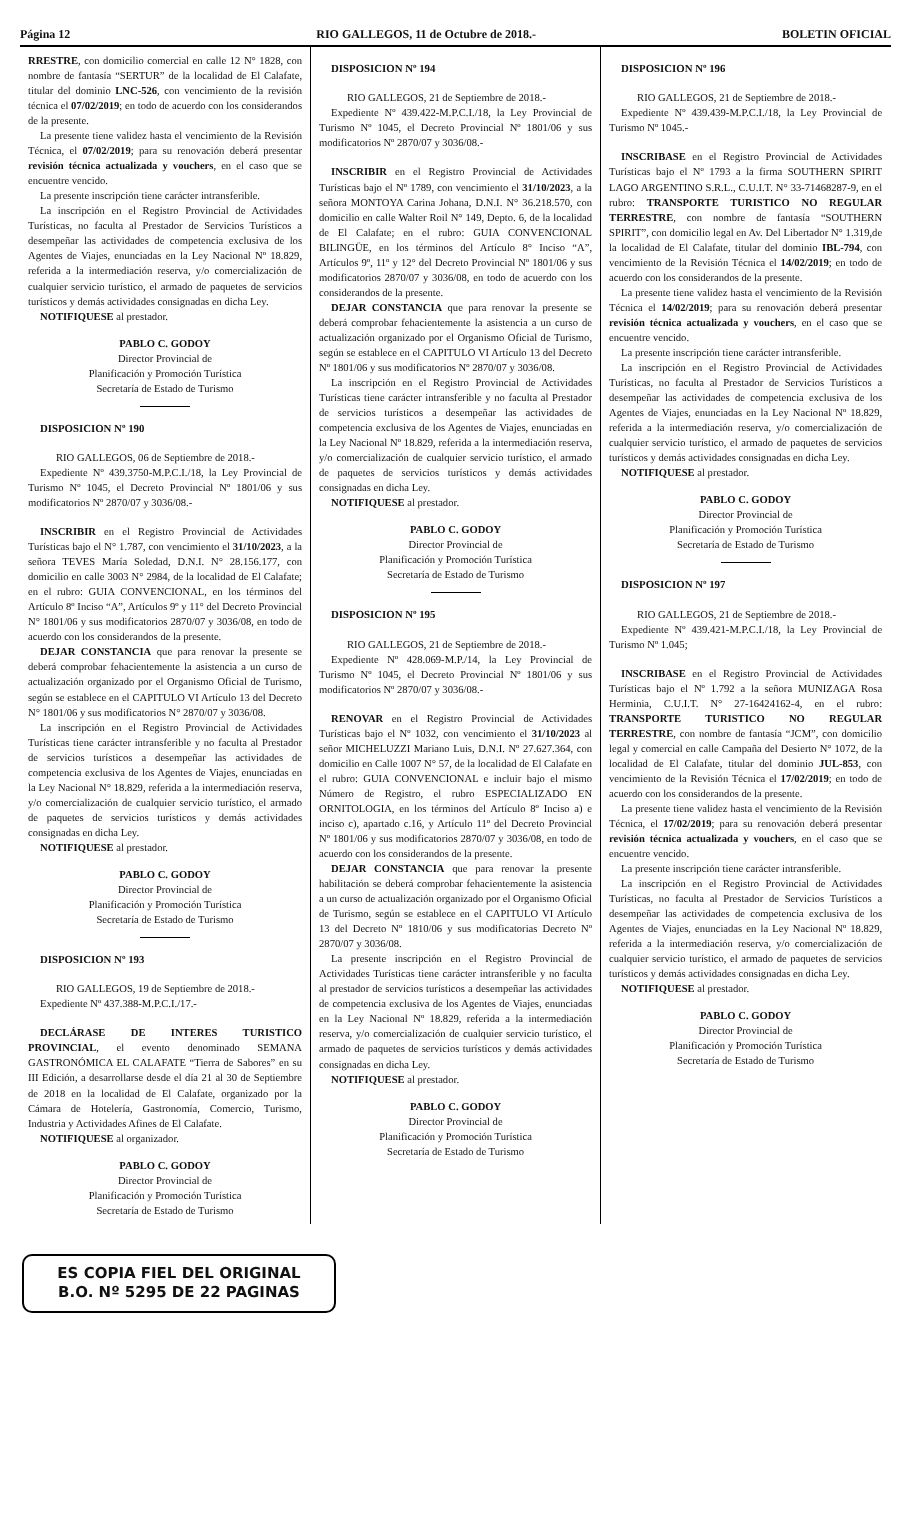Página 12 RIO GALLEGOS, 11 de Octubre de 2018.- BOLETIN OFICIAL
RRESTRE, con domicilio comercial en calle 12 N° 1828, con nombre de fantasía “SERTUR” de la localidad de El Calafate, titular del dominio LNC-526, con vencimiento de la revisión técnica el 07/02/2019; en todo de acuerdo con los considerandos de la presente.
La presente tiene validez hasta el vencimiento de la Revisión Técnica, el 07/02/2019; para su renovación deberá presentar revisión técnica actualizada y vouchers, en el caso que se encuentre vencido.
La presente inscripción tiene carácter intransferible.
La inscripción en el Registro Provincial de Actividades Turísticas, no faculta al Prestador de Servicios Turísticos a desempeñar las actividades de competencia exclusiva de los Agentes de Viajes, enunciadas en la Ley Nacional Nº 18.829, referida a la intermediación reserva, y/o comercialización de cualquier servicio turístico, el armado de paquetes de servicios turísticos y demás actividades consignadas en dicha Ley.
NOTIFIQUESE al prestador.
PABLO C. GODOY
Director Provincial de
Planificación y Promoción Turística
Secretaría de Estado de Turismo
DISPOSICION Nº 190
RIO GALLEGOS, 06 de Septiembre de 2018.-
Expediente Nº 439.3750-M.P.C.I./18, la Ley Provincial de Turismo Nº 1045, el Decreto Provincial Nº 1801/06 y sus modificatorios Nº 2870/07 y 3036/08.-
INSCRIBIR en el Registro Provincial de Actividades Turísticas bajo el N° 1.787, con vencimiento el 31/10/2023, a la señora TEVES María Soledad, D.N.I. N° 28.156.177, con domicilio en calle 3003 N° 2984, de la localidad de El Calafate; en el rubro: GUIA CONVENCIONAL, en los términos del Artículo 8º Inciso “A”, Artículos 9º y 11° del Decreto Provincial N° 1801/06 y sus modificatorios 2870/07 y 3036/08, en todo de acuerdo con los considerandos de la presente.
DEJAR CONSTANCIA que para renovar la presente se deberá comprobar fehacientemente la asistencia a un curso de actualización organizado por el Organismo Oficial de Turismo, según se establece en el CAPITULO VI Artículo 13 del Decreto N° 1801/06 y sus modificatorios N° 2870/07 y 3036/08.
La inscripción en el Registro Provincial de Actividades Turísticas tiene carácter intransferible y no faculta al Prestador de servicios turísticos a desempeñar las actividades de competencia exclusiva de los Agentes de Viajes, enunciadas en la Ley Nacional N° 18.829, referida a la intermediación reserva, y/o comercialización de cualquier servicio turístico, el armado de paquetes de servicios turísticos y demás actividades consignadas en dicha Ley.
NOTIFIQUESE al prestador.
PABLO C. GODOY
Director Provincial de
Planificación y Promoción Turística
Secretaría de Estado de Turismo
DISPOSICION Nº 193
RIO GALLEGOS, 19 de Septiembre de 2018.-
Expediente Nº 437.388-M.P.C.I./17.-
DECLÁRASE DE INTERES TURISTICO PROVINCIAL, el evento denominado SEMANA GASTRONÓMICA EL CALAFATE “Tierra de Sabores” en su III Edición, a desarrollarse desde el día 21 al 30 de Septiembre de 2018 en la localidad de El Calafate, organizado por la Cámara de Hotelería, Gastronomía, Comercio, Turismo, Industria y Actividades Afines de El Calafate.
NOTIFIQUESE al organizador.
PABLO C. GODOY
Director Provincial de
Planificación y Promoción Turística
Secretaría de Estado de Turismo
DISPOSICION Nº 194
RIO GALLEGOS, 21 de Septiembre de 2018.-
Expediente Nº 439.422-M.P.C.I./18, la Ley Provincial de Turismo Nº 1045, el Decreto Provincial Nº 1801/06 y sus modificatorios Nº 2870/07 y 3036/08.-
INSCRIBIR en el Registro Provincial de Actividades Turísticas bajo el Nº 1789, con vencimiento el 31/10/2023, a la señora MONTOYA Carina Johana, D.N.I. N° 36.218.570, con domicilio en calle Walter Roil N° 149, Depto. 6, de la localidad de El Calafate; en el rubro: GUIA CONVENCIONAL BILINGÜE, en los términos del Artículo 8° Inciso “A”, Artículos 9º, 11º y 12° del Decreto Provincial Nº 1801/06 y sus modificatorios 2870/07 y 3036/08, en todo de acuerdo con los considerandos de la presente.
DEJAR CONSTANCIA que para renovar la presente se deberá comprobar fehacientemente la asistencia a un curso de actualización organizado por el Organismo Oficial de Turismo, según se establece en el CAPITULO VI Artículo 13 del Decreto Nº 1801/06 y sus modificatorios Nº 2870/07 y 3036/08.
La inscripción en el Registro Provincial de Actividades Turísticas tiene carácter intransferible y no faculta al Prestador de servicios turísticos a desempeñar las actividades de competencia exclusiva de los Agentes de Viajes, enunciadas en la Ley Nacional Nº 18.829, referida a la intermediación reserva, y/o comercialización de cualquier servicio turístico, el armado de paquetes de servicios turísticos y demás actividades consignadas en dicha Ley.
NOTIFIQUESE al prestador.
PABLO C. GODOY
Director Provincial de
Planificación y Promoción Turística
Secretaría de Estado de Turismo
DISPOSICION Nº 195
RIO GALLEGOS, 21 de Septiembre de 2018.-
Expediente Nº 428.069-M.P./14, la Ley Provincial de Turismo Nº 1045, el Decreto Provincial Nº 1801/06 y sus modificatorios Nº 2870/07 y 3036/08.-
RENOVAR en el Registro Provincial de Actividades Turísticas bajo el Nº 1032, con vencimiento el 31/10/2023 al señor MICHELUZZI Mariano Luis, D.N.I. Nº 27.627.364, con domicilio en Calle 1007 N° 57, de la localidad de El Calafate en el rubro: GUIA CONVENCIONAL e incluir bajo el mismo Número de Registro, el rubro ESPECIALIZADO EN ORNITOLOGIA, en los términos del Artículo 8º Inciso a) e inciso c), apartado c.16, y Artículo 11º del Decreto Provincial Nº 1801/06 y sus modificatorios 2870/07 y 3036/08, en todo de acuerdo con los considerandos de la presente.
DEJAR CONSTANCIA que para renovar la presente habilitación se deberá comprobar fehacientemente la asistencia a un curso de actualización organizado por el Organismo Oficial de Turismo, según se establece en el CAPITULO VI Artículo 13 del Decreto Nº 1810/06 y sus modificatorias Decreto Nº 2870/07 y 3036/08.
La presente inscripción en el Registro Provincial de Actividades Turísticas tiene carácter intransferible y no faculta al prestador de servicios turísticos a desempeñar las actividades de competencia exclusiva de los Agentes de Viajes, enunciadas en la Ley Nacional Nº 18.829, referida a la intermediación reserva, y/o comercialización de cualquier servicio turístico, el armado de paquetes de servicios turísticos y demás actividades consignadas en dicha Ley.
NOTIFIQUESE al prestador.
PABLO C. GODOY
Director Provincial de
Planificación y Promoción Turística
Secretaría de Estado de Turismo
DISPOSICION Nº 196
RIO GALLEGOS, 21 de Septiembre de 2018.-
Expediente Nº 439.439-M.P.C.I./18, la Ley Provincial de Turismo Nº 1045.-
INSCRIBASE en el Registro Provincial de Actividades Turísticas bajo el Nº 1793 a la firma SOUTHERN SPIRIT LAGO ARGENTINO S.R.L., C.U.I.T. N° 33-71468287-9, en el rubro: TRANSPORTE TURISTICO NO REGULAR TERRESTRE, con nombre de fantasía “SOUTHERN SPIRIT”, con domicilio legal en Av. Del Libertador N° 1.319,de la localidad de El Calafate, titular del dominio IBL-794, con vencimiento de la Revisión Técnica el 14/02/2019; en todo de acuerdo con los considerandos de la presente.
La presente tiene validez hasta el vencimiento de la Revisión Técnica el 14/02/2019; para su renovación deberá presentar revisión técnica actualizada y vouchers, en el caso que se encuentre vencido.
La presente inscripción tiene carácter intransferible.
La inscripción en el Registro Provincial de Actividades Turísticas, no faculta al Prestador de Servicios Turísticos a desempeñar las actividades de competencia exclusiva de los Agentes de Viajes, enunciadas en la Ley Nacional Nº 18.829, referida a la intermediación reserva, y/o comercialización de cualquier servicio turístico, el armado de paquetes de servicios turísticos y demás actividades consignadas en dicha Ley.
NOTIFIQUESE al prestador.
PABLO C. GODOY
Director Provincial de
Planificación y Promoción Turística
Secretaría de Estado de Turismo
DISPOSICION Nº 197
RIO GALLEGOS, 21 de Septiembre de 2018.-
Expediente Nº 439.421-M.P.C.I./18, la Ley Provincial de Turismo Nº 1.045;
INSCRIBASE en el Registro Provincial de Actividades Turísticas bajo el Nº 1.792 a la señora MUNIZAGA Rosa Herminia, C.U.I.T. N° 27-16424162-4, en el rubro: TRANSPORTE TURISTICO NO REGULAR TERRESTRE, con nombre de fantasía “JCM”, con domicilio legal y comercial en calle Campaña del Desierto N° 1072, de la localidad de El Calafate, titular del dominio JUL-853, con vencimiento de la Revisión Técnica el 17/02/2019; en todo de acuerdo con los considerandos de la presente.
La presente tiene validez hasta el vencimiento de la Revisión Técnica, el 17/02/2019; para su renovación deberá presentar revisión técnica actualizada y vouchers, en el caso que se encuentre vencido.
La presente inscripción tiene carácter intransferible.
La inscripción en el Registro Provincial de Actividades Turísticas, no faculta al Prestador de Servicios Turísticos a desempeñar las actividades de competencia exclusiva de los Agentes de Viajes, enunciadas en la Ley Nacional Nº 18.829, referida a la intermediación reserva, y/o comercialización de cualquier servicio turístico, el armado de paquetes de servicios turísticos y demás actividades consignadas en dicha Ley.
NOTIFIQUESE al prestador.
PABLO C. GODOY
Director Provincial de
Planificación y Promoción Turística
Secretaría de Estado de Turismo
ES COPIA FIEL DEL ORIGINAL
B.O. Nº 5295 DE 22 PAGINAS